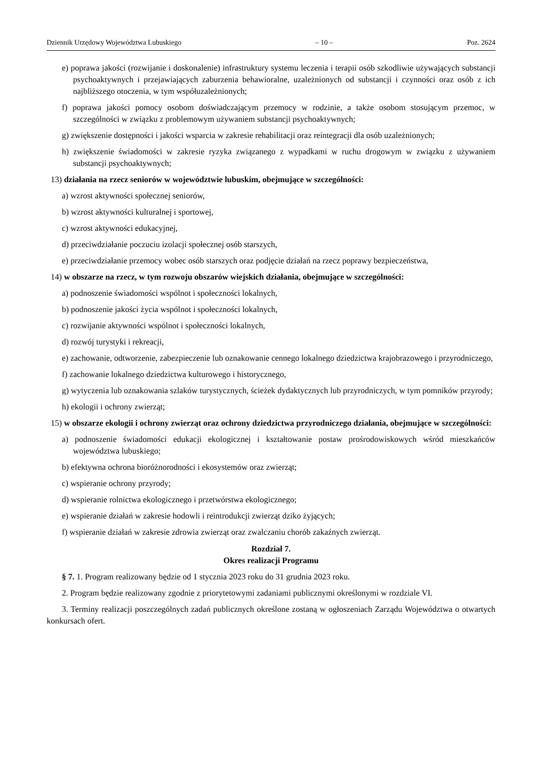Dziennik Urzędowy Województwa Lubuskiego – 10 – Poz. 2624
e) poprawa jakości (rozwijanie i doskonalenie) infrastruktury systemu leczenia i terapii osób szkodliwie używających substancji psychoaktywnych i przejawiających zaburzenia behawioralne, uzależnionych od substancji i czynności oraz osób z ich najbliższego otoczenia, w tym współuzależnionych;
f) poprawa jakości pomocy osobom doświadczającym przemocy w rodzinie, a także osobom stosującym przemoc, w szczególności w związku z problemowym używaniem substancji psychoaktywnych;
g) zwiększenie dostępności i jakości wsparcia w zakresie rehabilitacji oraz reintegracji dla osób uzależnionych;
h) zwiększenie świadomości w zakresie ryzyka związanego z wypadkami w ruchu drogowym w związku z używaniem substancji psychoaktywnych;
13) działania na rzecz seniorów w województwie lubuskim, obejmujące w szczególności:
a) wzrost aktywności społecznej seniorów,
b) wzrost aktywności kulturalnej i sportowej,
c) wzrost aktywności edukacyjnej,
d) przeciwdziałanie poczuciu izolacji społecznej osób starszych,
e) przeciwdziałanie przemocy wobec osób starszych oraz podjęcie działań na rzecz poprawy bezpieczeństwa,
14) w obszarze na rzecz, w tym rozwoju obszarów wiejskich działania, obejmujące w szczególności:
a) podnoszenie świadomości wspólnot i społeczności lokalnych,
b) podnoszenie jakości życia wspólnot i społeczności lokalnych,
c) rozwijanie aktywności wspólnot i społeczności lokalnych,
d) rozwój turystyki i rekreacji,
e) zachowanie, odtworzenie, zabezpieczenie lub oznakowanie cennego lokalnego dziedzictwa krajobrazowego i przyrodniczego,
f) zachowanie lokalnego dziedzictwa kulturowego i historycznego,
g) wytyczenia lub oznakowania szlaków turystycznych, ścieżek dydaktycznych lub przyrodniczych, w tym pomników przyrody;
h) ekologii i ochrony zwierząt;
15) w obszarze ekologii i ochrony zwierząt oraz ochrony dziedzictwa przyrodniczego działania, obejmujące w szczególności:
a) podnoszenie świadomości edukacji ekologicznej i kształtowanie postaw prośrodowiskowych wśród mieszkańców województwa lubuskiego;
b) efektywna ochrona bioróżnorodności i ekosystemów oraz zwierząt;
c) wspieranie ochrony przyrody;
d) wspieranie rolnictwa ekologicznego i przetwórstwa ekologicznego;
e) wspieranie działań w zakresie hodowli i reintrodukcji zwierząt dziko żyjących;
f) wspieranie działań w zakresie zdrowia zwierząt oraz zwalczaniu chorób zakaźnych zwierząt.
Rozdział 7.
Okres realizacji Programu
§ 7. 1. Program realizowany będzie od 1 stycznia 2023 roku do 31 grudnia 2023 roku.
2. Program będzie realizowany zgodnie z priorytetowymi zadaniami publicznymi określonymi w rozdziale VI.
3. Terminy realizacji poszczególnych zadań publicznych określone zostaną w ogłoszeniach Zarządu Województwa o otwartych konkursach ofert.